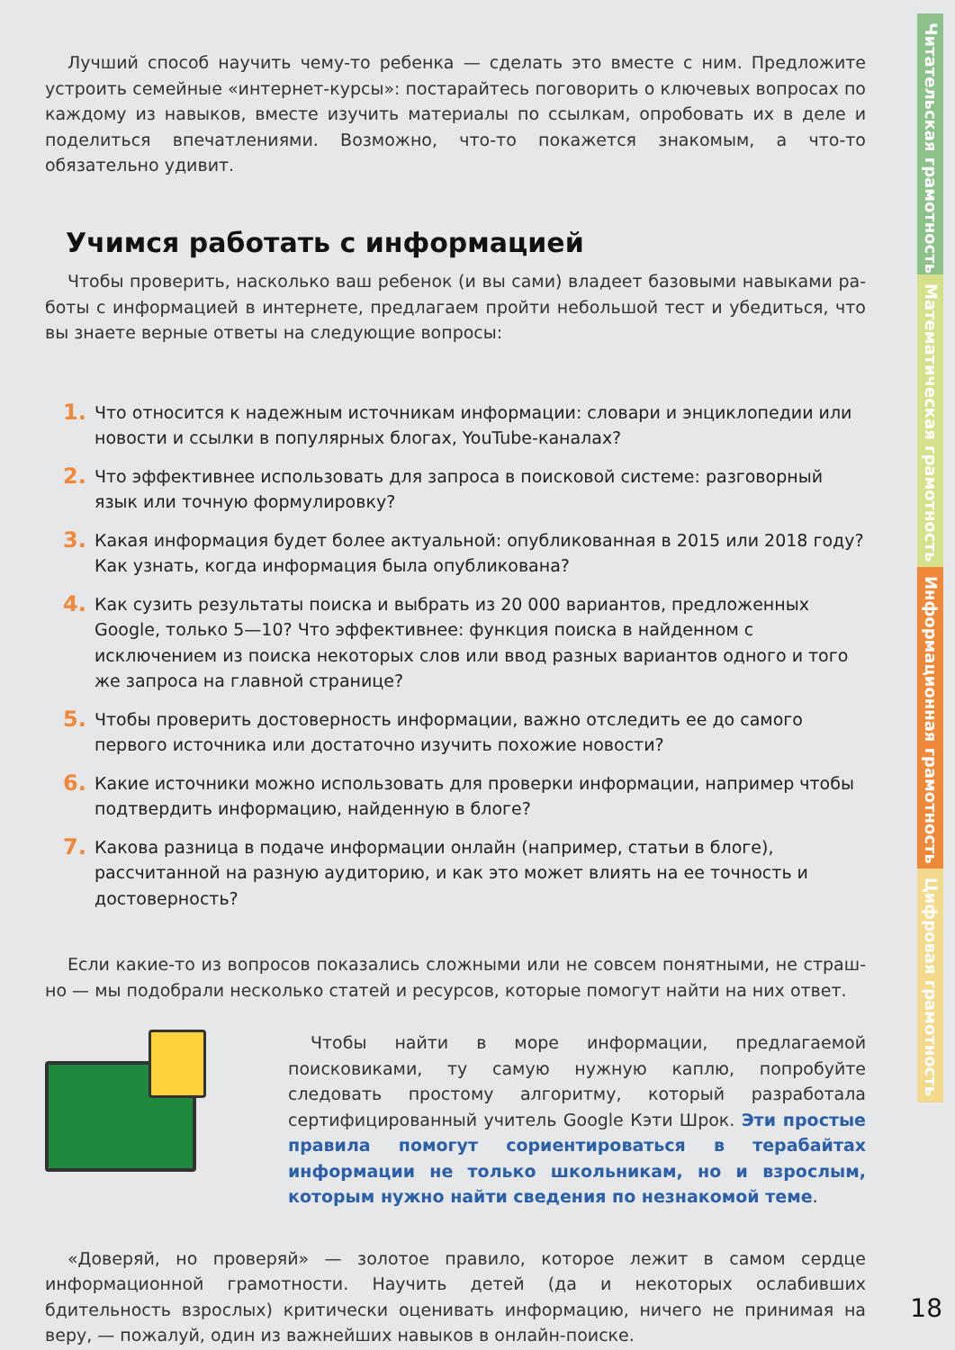Лучший способ научить чему-то ребенка — сделать это вместе с ним. Предложите устро­ить семейные «интернет-курсы»: постарайтесь поговорить о ключевых вопросах по ка­ждому из навыков, вместе изучить материалы по ссылкам, опробовать их в деле и поделиться впечатлениями. Возможно, что-то покажется знакомым, а что-то обязательно удивит.
Учимся работать с информацией
Чтобы проверить, насколько ваш ребенок (и вы сами) владеет базовыми навыками ра­боты с информацией в интернете, предлагаем пройти небольшой тест и убедиться, что вы знаете верные ответы на следующие вопросы:
1. Что относится к надежным источникам информации: словари и энциклопедии или новости и ссылки в популярных блогах, YouTube-каналах?
2. Что эффективнее использовать для запроса в поисковой системе: разговорный язык или точную формулировку?
3. Какая информация будет более актуальной: опубликованная в 2015 или 2018 году? Как узнать, когда информация была опубликована?
4. Как сузить результаты поиска и выбрать из 20 000 вариантов, предложенных Google, только 5—10? Что эффективнее: функция поиска в найденном с исключением из поис­ка некоторых слов или ввод разных вариантов одного и того же запроса на главной странице?
5. Чтобы проверить достоверность информации, важно отследить ее до самого первого источника или достаточно изучить похожие новости?
6. Какие источники можно использовать для проверки информации, например чтобы подтвердить информацию, найденную в блоге?
7. Какова разница в подаче информации онлайн (например, статьи в блоге), рассчитан­ной на разную аудиторию, и как это может влиять на ее точность и достоверность?
Если какие-то из вопросов показались сложными или не совсем понятными, не страш­но — мы подобрали несколько статей и ресурсов, которые помогут найти на них ответ.
Чтобы найти в море информации, предлагаемой поисковиками, ту самую нужную каплю, попробуйте следовать простому алгоритму, который разработала сертифицированный учитель Google Кэти Шрок. Эти простые правила помогут сориентироваться в терабай­тах информации не только школьникам, но и взрослым, которым нужно найти сведения по незнакомой теме.
«Доверяй, но проверяй» — золотое правило, которое лежит в самом сердце информаци­онной грамотности. Научить детей (да и некоторых ослабивших бдительность взрослых) критически оценивать информацию, ничего не принимая на веру, — пожалуй, один из важнейших навыков в онлайн-поиске.
Читательская грамотность
Математическая грамотность
Информационная грамотность
Цифровая грамотность
18